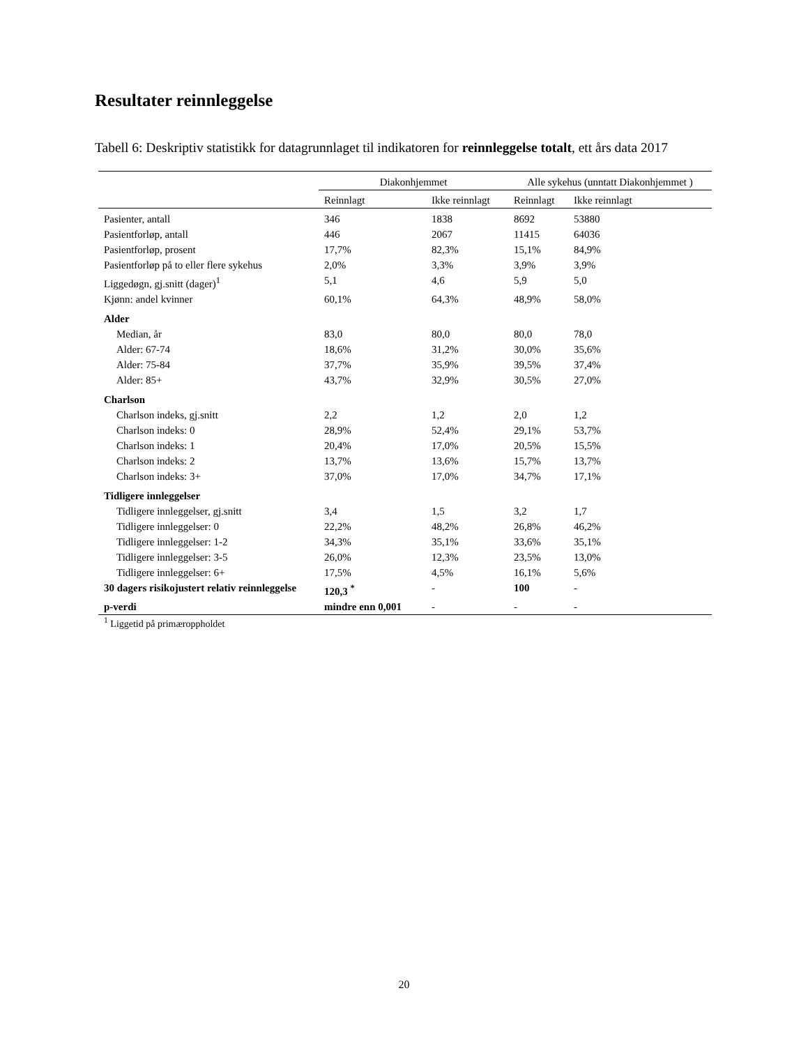Resultater reinnleggelse
Tabell 6: Deskriptiv statistikk for datagrunnlaget til indikatoren for reinnleggelse totalt, ett års data 2017
| | Diakonhjemmet | | Alle sykehus (unntatt Diakonhjemmet ) | |
| --- | --- | --- | --- | --- |
| | Reinnlagt | Ikke reinnlagt | Reinnlagt | Ikke reinnlagt |
| Pasienter, antall | 346 | 1838 | 8692 | 53880 |
| Pasientforløp, antall | 446 | 2067 | 11415 | 64036 |
| Pasientforløp, prosent | 17,7% | 82,3% | 15,1% | 84,9% |
| Pasientforløp på to eller flere sykehus | 2,0% | 3,3% | 3,9% | 3,9% |
| Liggedøgn, gj.snitt (dager)<sup>1</sup> | 5,1 | 4,6 | 5,9 | 5,0 |
| Kjønn: andel kvinner | 60,1% | 64,3% | 48,9% | 58,0% |
| Alder | | | | |
| Median, år | 83,0 | 80,0 | 80,0 | 78,0 |
| Alder: 67-74 | 18,6% | 31,2% | 30,0% | 35,6% |
| Alder: 75-84 | 37,7% | 35,9% | 39,5% | 37,4% |
| Alder: 85+ | 43,7% | 32,9% | 30,5% | 27,0% |
| Charlson | | | | |
| Charlson indeks, gj.snitt | 2,2 | 1,2 | 2,0 | 1,2 |
| Charlson indeks: 0 | 28,9% | 52,4% | 29,1% | 53,7% |
| Charlson indeks: 1 | 20,4% | 17,0% | 20,5% | 15,5% |
| Charlson indeks: 2 | 13,7% | 13,6% | 15,7% | 13,7% |
| Charlson indeks: 3+ | 37,0% | 17,0% | 34,7% | 17,1% |
| Tidligere innleggelser | | | | |
| Tidligere innleggelser, gj.snitt | 3,4 | 1,5 | 3,2 | 1,7 |
| Tidligere innleggelser: 0 | 22,2% | 48,2% | 26,8% | 46,2% |
| Tidligere innleggelser: 1-2 | 34,3% | 35,1% | 33,6% | 35,1% |
| Tidligere innleggelser: 3-5 | 26,0% | 12,3% | 23,5% | 13,0% |
| Tidligere innleggelser: 6+ | 17,5% | 4,5% | 16,1% | 5,6% |
| 30 dagers risikojustert relativ reinnleggelse | 120,3 <sup>*</sup> | - | 100 | - |
| p-verdi | mindre enn 0,001 | - | - | - |
<sup>1</sup> Liggetid på primæroppholdet
20